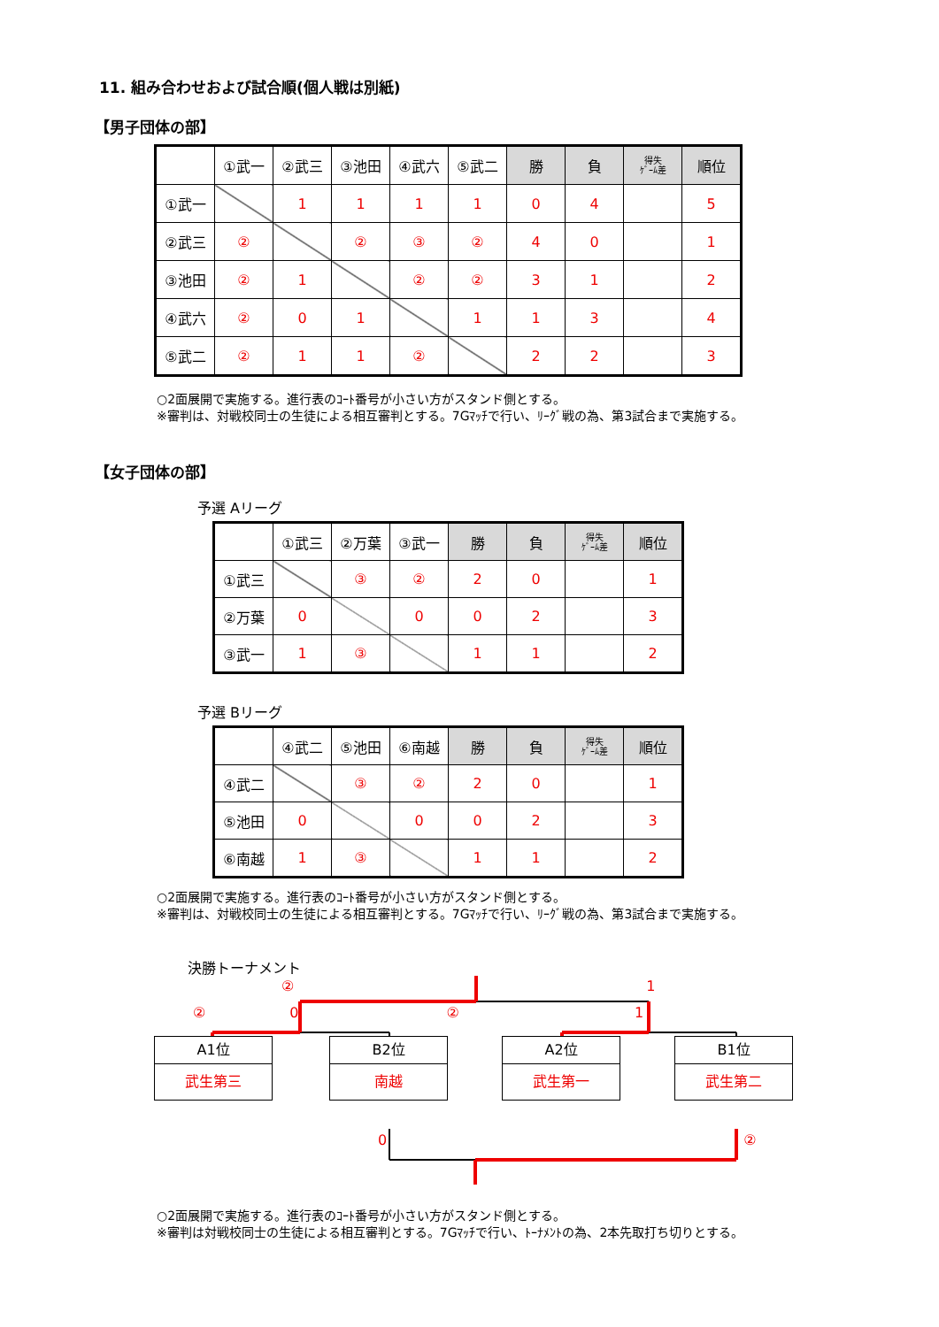11. 組み合わせおよび試合順(個人戦は別紙)
【男子団体の部】
| | ①武一 | ②武三 | ③池田 | ④武六 | ⑤武二 | 勝 | 負 | 得失 ｹﾞｰﾑ差 | 順位 |
| --- | --- | --- | --- | --- | --- | --- | --- | --- | --- |
| ①武一 | | 1 | 1 | 1 | 1 | 0 | 4 | | 5 |
| ②武三 | ② | | ② | ③ | ② | 4 | 0 | | 1 |
| ③池田 | ② | 1 | | ② | ② | 3 | 1 | | 2 |
| ④武六 | ② | 0 | 1 | | 1 | 1 | 3 | | 4 |
| ⑤武二 | ② | 1 | 1 | ② | | 2 | 2 | | 3 |
○2面展開で実施する。進行表のｺｰﾄ番号が小さい方がスタンド側とする。
※審判は、対戦校同士の生徒による相互審判とする。7Gﾏｯﾁで行い、ﾘｰｸﾞ戦の為、第3試合まで実施する。
【女子団体の部】
予選 Aリーグ
| | ①武三 | ②万葉 | ③武一 | 勝 | 負 | 得失 ｹﾞｰﾑ差 | 順位 |
| --- | --- | --- | --- | --- | --- | --- | --- |
| ①武三 | | ③ | ② | 2 | 0 | | 1 |
| ②万葉 | 0 | | 0 | 0 | 2 | | 3 |
| ③武一 | 1 | ③ | | 1 | 1 | | 2 |
予選 Bリーグ
| | ④武二 | ⑤池田 | ⑥南越 | 勝 | 負 | 得失 ｹﾞｰﾑ差 | 順位 |
| --- | --- | --- | --- | --- | --- | --- | --- |
| ④武二 | | ③ | ② | 2 | 0 | | 1 |
| ⑤池田 | 0 | | 0 | 0 | 2 | | 3 |
| ⑥南越 | 1 | ③ | | 1 | 1 | | 2 |
○2面展開で実施する。進行表のｺｰﾄ番号が小さい方がスタンド側とする。
※審判は、対戦校同士の生徒による相互審判とする。7Gﾏｯﾁで行い、ﾘｰｸﾞ戦の為、第3試合まで実施する。
決勝トーナメント
② 1
② 0 ② 1
A1位
武生第三
B2位
南越
A2位
武生第一
B1位
武生第二
0 ②
○2面展開で実施する。進行表のｺｰﾄ番号が小さい方がスタンド側とする。
※審判は対戦校同士の生徒による相互審判とする。7Gﾏｯﾁで行い、ﾄｰﾅﾒﾝﾄの為、2本先取打ち切りとする。